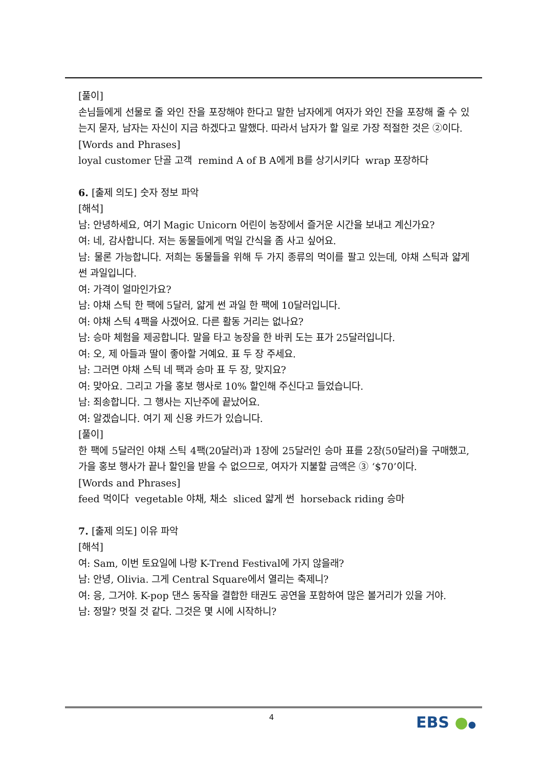[풀이]
손님들에게 선물로 줄 와인 잔을 포장해야 한다고 말한 남자에게 여자가 와인 잔을 포장해 줄 수 있는지 묻자, 남자는 자신이 지금 하겠다고 말했다. 따라서 남자가 할 일로 가장 적절한 것은 ②이다.
[Words and Phrases]
loyal customer 단골 고객 remind A of B A에게 B를 상기시키다 wrap 포장하다
6. [출제 의도] 숫자 정보 파악
[해석]
남: 안녕하세요, 여기 Magic Unicorn 어린이 농장에서 즐거운 시간을 보내고 계신가요?
여: 네, 감사합니다. 저는 동물들에게 먹일 간식을 좀 사고 싶어요.
남: 물론 가능합니다. 저희는 동물들을 위해 두 가지 종류의 먹이를 팔고 있는데, 야채 스틱과 얇게 썬 과일입니다.
여: 가격이 얼마인가요?
남: 야채 스틱 한 팩에 5달러, 얇게 썬 과일 한 팩에 10달러입니다.
여: 야채 스틱 4팩을 사겠어요. 다른 활동 거리는 없나요?
남: 승마 체험을 제공합니다. 말을 타고 농장을 한 바퀴 도는 표가 25달러입니다.
여: 오, 제 아들과 딸이 좋아할 거예요. 표 두 장 주세요.
남: 그러면 야채 스틱 네 팩과 승마 표 두 장, 맞지요?
여: 맞아요. 그리고 가을 홍보 행사로 10% 할인해 주신다고 들었습니다.
남: 죄송합니다. 그 행사는 지난주에 끝났어요.
여: 알겠습니다. 여기 제 신용 카드가 있습니다.
[풀이]
한 팩에 5달러인 야채 스틱 4팩(20달러)과 1장에 25달러인 승마 표를 2장(50달러)을 구매했고, 가을 홍보 행사가 끝나 할인을 받을 수 없으므로, 여자가 지불할 금액은 ③ ‘$70’이다.
[Words and Phrases]
feed 먹이다 vegetable 야채, 채소 sliced 얇게 썬 horseback riding 승마
7. [출제 의도] 이유 파악
[해석]
여: Sam, 이번 토요일에 나랑 K-Trend Festival에 가지 않을래?
남: 안녕, Olivia. 그게 Central Square에서 열리는 축제니?
여: 응, 그거야. K-pop 댄스 동작을 결합한 태권도 공연을 포함하여 많은 볼거리가 있을 거야.
남: 정말? 멋질 것 같다. 그것은 몇 시에 시작하니?
4 EBS ●●